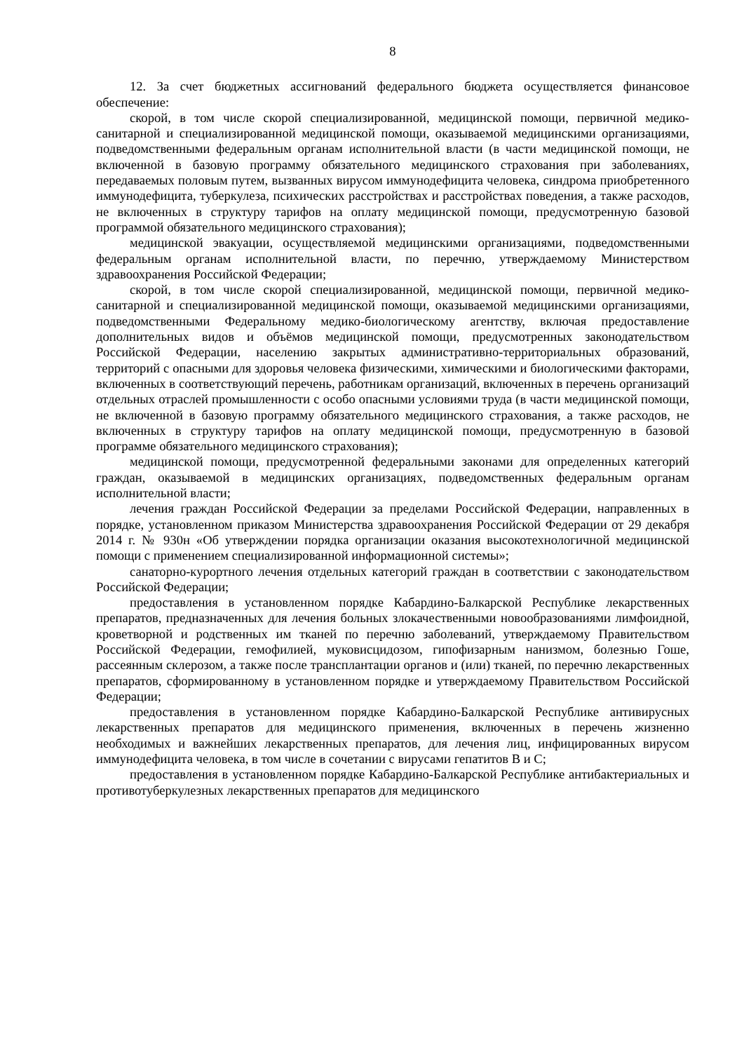8
12. За счет бюджетных ассигнований федерального бюджета осуществляется финансовое обеспечение:
скорой, в том числе скорой специализированной, медицинской помощи, первичной медико-санитарной и специализированной медицинской помощи, оказываемой медицинскими организациями, подведомственными федеральным органам исполнительной власти (в части медицинской помощи, не включенной в базовую программу обязательного медицинского страхования при заболеваниях, передаваемых половым путем, вызванных вирусом иммунодефицита человека, синдрома приобретенного иммунодефицита, туберкулеза, психических расстройствах и расстройствах поведения, а также расходов, не включенных в структуру тарифов на оплату медицинской помощи, предусмотренную базовой программой обязательного медицинского страхования);
медицинской эвакуации, осуществляемой медицинскими организациями, подведомственными федеральным органам исполнительной власти, по перечню, утверждаемому Министерством здравоохранения Российской Федерации;
скорой, в том числе скорой специализированной, медицинской помощи, первичной медико-санитарной и специализированной медицинской помощи, оказываемой медицинскими организациями, подведомственными Федеральному медико-биологическому агентству, включая предоставление дополнительных видов и объёмов медицинской помощи, предусмотренных законодательством Российской Федерации, населению закрытых административно-территориальных образований, территорий с опасными для здоровья человека физическими, химическими и биологическими факторами, включенных в соответствующий перечень, работникам организаций, включенных в перечень организаций отдельных отраслей промышленности с особо опасными условиями труда (в части медицинской помощи, не включенной в базовую программу обязательного медицинского страхования, а также расходов, не включенных в структуру тарифов на оплату медицинской помощи, предусмотренную в базовой программе обязательного медицинского страхования);
медицинской помощи, предусмотренной федеральными законами для определенных категорий граждан, оказываемой в медицинских организациях, подведомственных федеральным органам исполнительной власти;
лечения граждан Российской Федерации за пределами Российской Федерации, направленных в порядке, установленном приказом Министерства здравоохранения Российской Федерации от 29 декабря 2014 г. № 930н «Об утверждении порядка организации оказания высокотехнологичной медицинской помощи с применением специализированной информационной системы»;
санаторно-курортного лечения отдельных категорий граждан в соответствии с законодательством Российской Федерации;
предоставления в установленном порядке Кабардино-Балкарской Республике лекарственных препаратов, предназначенных для лечения больных злокачественными новообразованиями лимфоидной, кроветворной и родственных им тканей по перечню заболеваний, утверждаемому Правительством Российской Федерации, гемофилией, муковисцидозом, гипофизарным нанизмом, болезнью Гоше, рассеянным склерозом, а также после трансплантации органов и (или) тканей, по перечню лекарственных препаратов, сформированному в установленном порядке и утверждаемому Правительством Российской Федерации;
предоставления в установленном порядке Кабардино-Балкарской Республике антивирусных лекарственных препаратов для медицинского применения, включенных в перечень жизненно необходимых и важнейших лекарственных препаратов, для лечения лиц, инфицированных вирусом иммунодефицита человека, в том числе в сочетании с вирусами гепатитов B и C;
предоставления в установленном порядке Кабардино-Балкарской Республике антибактериальных и противотуберкулезных лекарственных препаратов для медицинского